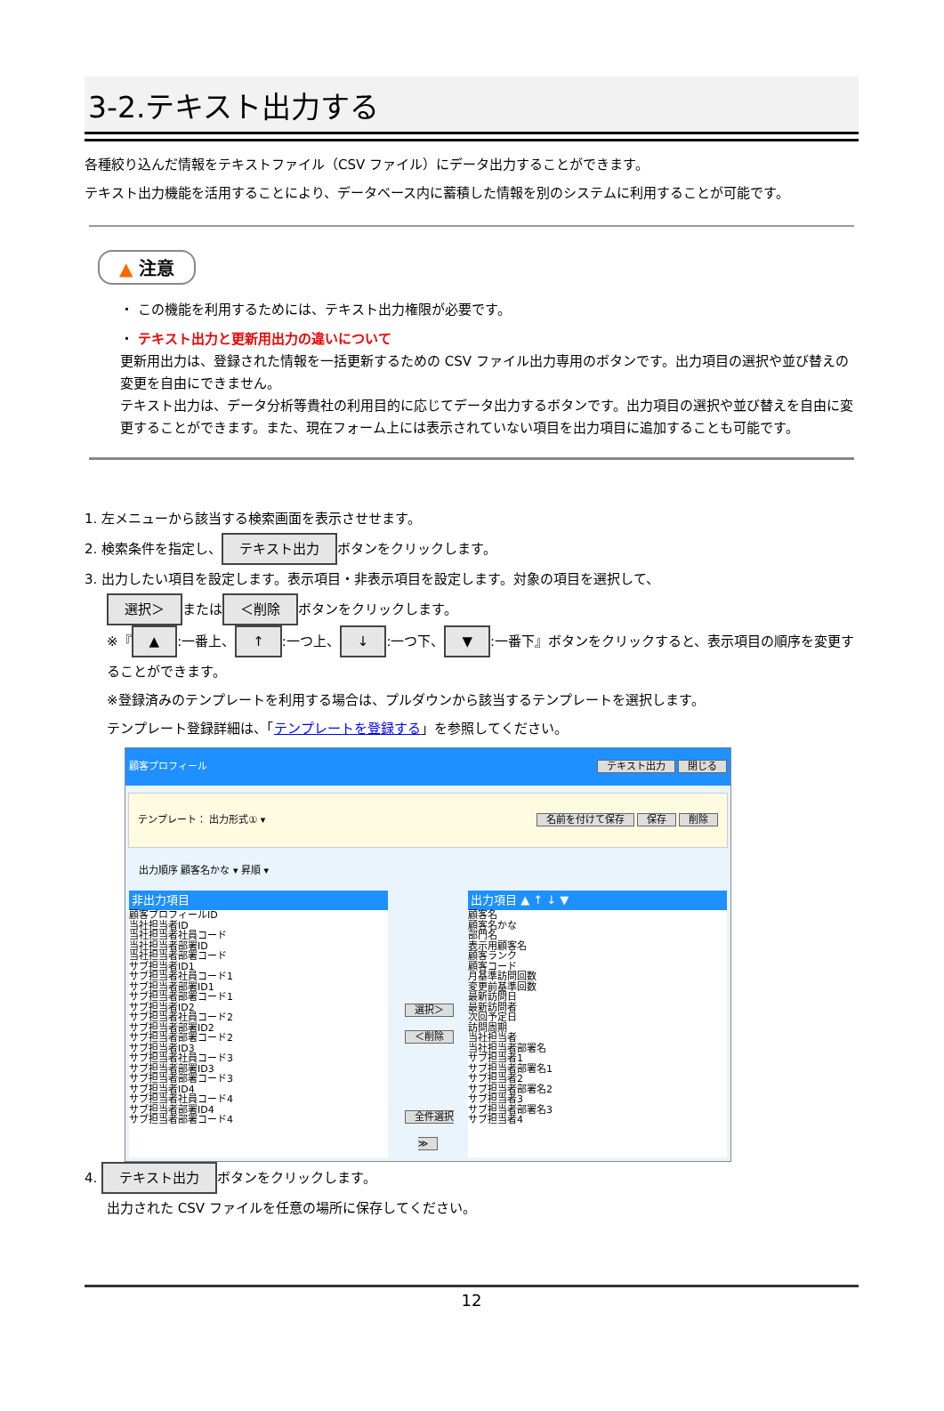3-2.テキスト出力する
各種絞り込んだ情報をテキストファイル（CSV ファイル）にデータ出力することができます。
テキスト出力機能を活用することにより、データベース内に蓄積した情報を別のシステムに利用することが可能です。
▲ 注意
・ この機能を利用するためには、テキスト出力権限が必要です。
・ テキスト出力と更新用出力の違いについて
更新用出力は、登録された情報を一括更新するための CSV ファイル出力専用のボタンです。出力項目の選択や並び替えの変更を自由にできません。
テキスト出力は、データ分析等貴社の利用目的に応じてデータ出力するボタンです。出力項目の選択や並び替えを自由に変更することができます。また、現在フォーム上には表示されていない項目を出力項目に追加することも可能です。
1. 左メニューから該当する検索画面を表示させせます。
2. 検索条件を指定し、 テキスト出力 ボタンをクリックします。
3. 出力したい項目を設定します。表示項目・非表示項目を設定します。対象の項目を選択して、
選択＞ または ＜削除 ボタンをクリックします。
※『 ▲:一番上、 ↑:一つ上、 ↓:一つ下、 ▼:一番下』ボタンをクリックすると、表示項目の順序を変更することができます。
※登録済みのテンプレートを利用する場合は、プルダウンから該当するテンプレートを選択します。
テンプレート登録詳細は、「テンプレートを登録する」を参照してください。
顧客プロフィール テキスト出力 閉じる
テンプレート： 出力形式① ▾ 名前を付けて保存 保存 削除
出力順序 顧客名かな ▾ 昇順 ▾
非出力項目
顧客プロフィールID
当社担当者ID
当社担当者社員コード
当社担当者部署ID
当社担当者部署コード
サブ担当者ID1
サブ担当者社員コード1
サブ担当者部署ID1
サブ担当者部署コード1
サブ担当者ID2
サブ担当者社員コード2
サブ担当者部署ID2
サブ担当者部署コード2
サブ担当者ID3
サブ担当者社員コード3
サブ担当者部署ID3
サブ担当者部署コード3
サブ担当者ID4
サブ担当者社員コード4
サブ担当者部署ID4
サブ担当者部署コード4
選択＞
＜削除
全件選択≫
出力項目 ▲ ↑ ↓ ▼
顧客名
顧客名かな
部門名
表示用顧客名
顧客ランク
顧客コード
月基準訪問回数
変更前基準回数
最新訪問日
最新訪問者
次回予定日
訪問周期
当社担当者
当社担当者部署名
サブ担当者1
サブ担当者部署名1
サブ担当者2
サブ担当者部署名2
サブ担当者3
サブ担当者部署名3
サブ担当者4
4. テキスト出力 ボタンをクリックします。
出力された CSV ファイルを任意の場所に保存してください。
12